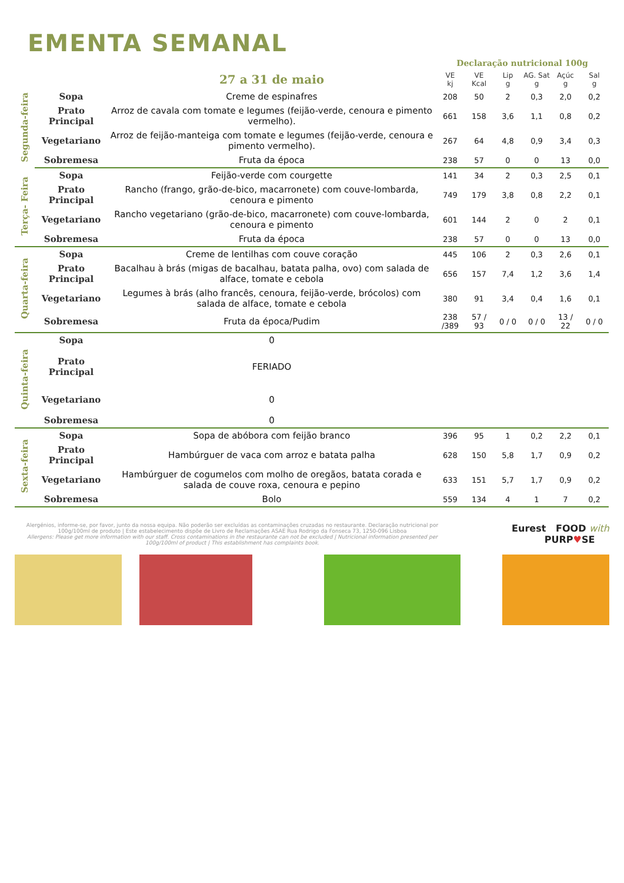EMENTA SEMANAL
| | | | Declaração nutricional 100g | | | | | |
| | | 27 a 31 de maio | VE kj | VE Kcal | Lip g | AG. Sat g | Açúc g | Sal g |
| Segunda-feira | Sopa | Creme de espinafres | 208 | 50 | 2 | 0,3 | 2,0 | 0,2 |
| | Prato Principal | Arroz de cavala com tomate e legumes (feijão-verde, cenoura e pimento vermelho). | 661 | 158 | 3,6 | 1,1 | 0,8 | 0,2 |
| | Vegetariano | Arroz de feijão-manteiga com tomate e legumes (feijão-verde, cenoura e pimento vermelho). | 267 | 64 | 4,8 | 0,9 | 3,4 | 0,3 |
| | Sobremesa | Fruta da época | 238 | 57 | 0 | 0 | 13 | 0,0 |
| Terça- Feira | Sopa | Feijão-verde com courgette | 141 | 34 | 2 | 0,3 | 2,5 | 0,1 |
| | Prato Principal | Rancho (frango, grão-de-bico, macarronete) com couve-lombarda, cenoura e pimento | 749 | 179 | 3,8 | 0,8 | 2,2 | 0,1 |
| | Vegetariano | Rancho vegetariano (grão-de-bico, macarronete) com couve-lombarda, cenoura e pimento | 601 | 144 | 2 | 0 | 2 | 0,1 |
| | Sobremesa | Fruta da época | 238 | 57 | 0 | 0 | 13 | 0,0 |
| Quarta-feira | Sopa | Creme de lentilhas com couve coração | 445 | 106 | 2 | 0,3 | 2,6 | 0,1 |
| | Prato Principal | Bacalhau à brás (migas de bacalhau, batata palha, ovo) com salada de alface, tomate e cebola | 656 | 157 | 7,4 | 1,2 | 3,6 | 1,4 |
| | Vegetariano | Legumes à brás (alho francês, cenoura, feijão-verde, brócolos) com salada de alface, tomate e cebola | 380 | 91 | 3,4 | 0,4 | 1,6 | 0,1 |
| | Sobremesa | Fruta da época/Pudim | 238 /389 | 57 / 93 | 0 / 0 | 0 / 0 | 13 / 22 | 0 / 0 |
| Quinta-feira | Sopa | 0 | | | | | | |
| | Prato Principal | FERIADO | | | | | | |
| | Vegetariano | 0 | | | | | | |
| | Sobremesa | 0 | | | | | | |
| Sexta-feira | Sopa | Sopa de abóbora com feijão branco | 396 | 95 | 1 | 0,2 | 2,2 | 0,1 |
| | Prato Principal | Hambúrguer de vaca com arroz e batata palha | 628 | 150 | 5,8 | 1,7 | 0,9 | 0,2 |
| | Vegetariano | Hambúrguer de cogumelos com molho de oregãos, batata corada e salada de couve roxa, cenoura e pepino | 633 | 151 | 5,7 | 1,7 | 0,9 | 0,2 |
| | Sobremesa | Bolo | 559 | 134 | 4 | 1 | 7 | 0,2 |
Alergénios, informe-se, por favor, junto da nossa equipa. Não poderão ser excluídas as contaminações cruzadas no restaurante. Declaração nutricional por 100g/100ml de produto | Este estabelecimento dispõe de Livro de Reclamações ASAE Rua Rodrigo da Fonseca 73, 1250-096 Lisboa
Allergens: Please get more information with our staff. Cross contaminations in the restaurante can not be excluded | Nutricional information presented per 100g/100ml of product | This establishment has complaints book.
Eurest FOOD with
PURP♥SE